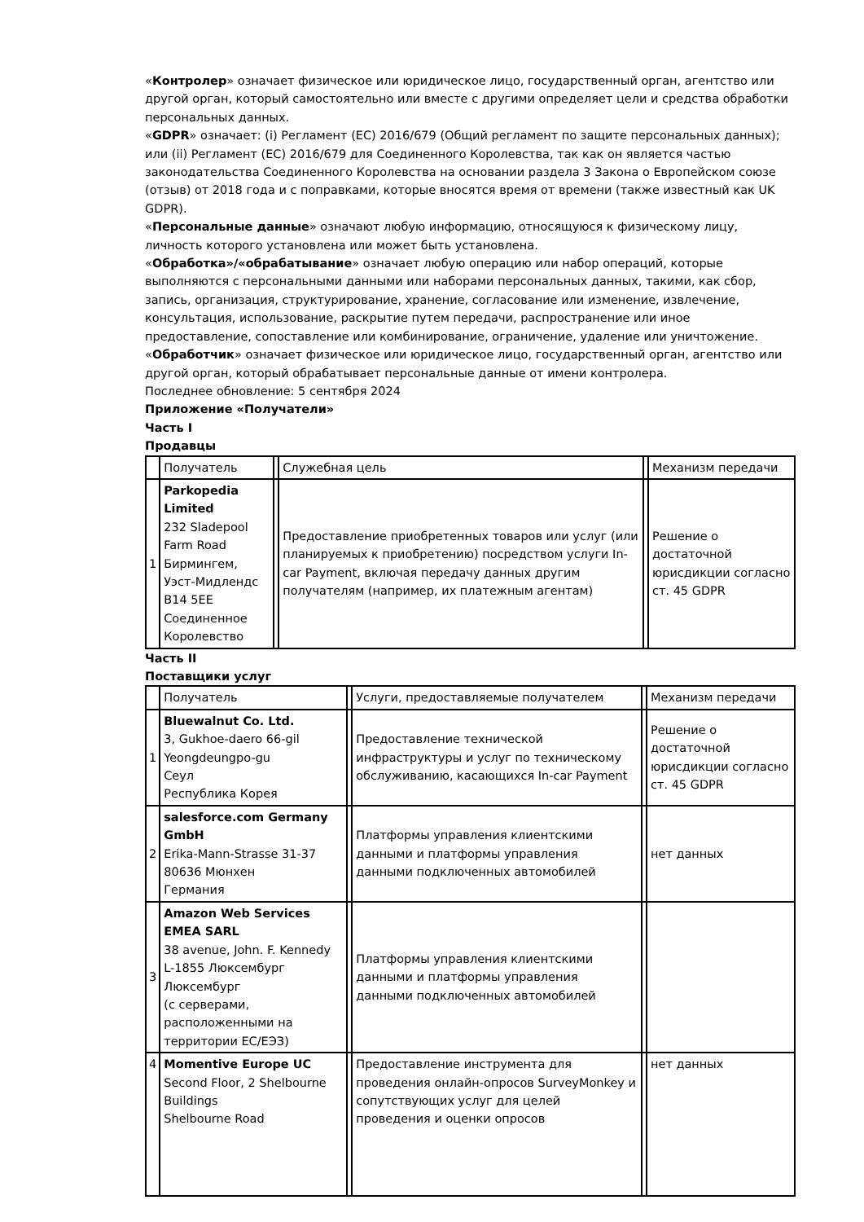«Контролер» означает физическое или юридическое лицо, государственный орган, агентство или другой орган, который самостоятельно или вместе с другими определяет цели и средства обработки персональных данных.
«GDPR» означает: (i) Регламент (ЕС) 2016/679 (Общий регламент по защите персональных данных); или (ii) Регламент (ЕС) 2016/679 для Соединенного Королевства, так как он является частью законодательства Соединенного Королевства на основании раздела 3 Закона о Европейском союзе (отзыв) от 2018 года и с поправками, которые вносятся время от времени (также известный как UK GDPR).
«Персональные данные» означают любую информацию, относящуюся к физическому лицу, личность которого установлена или может быть установлена.
«Обработка»/«обрабатывание» означает любую операцию или набор операций, которые выполняются с персональными данными или наборами персональных данных, такими, как сбор, запись, организация, структурирование, хранение, согласование или изменение, извлечение, консультация, использование, раскрытие путем передачи, распространение или иное предоставление, сопоставление или комбинирование, ограничение, удаление или уничтожение.
«Обработчик» означает физическое или юридическое лицо, государственный орган, агентство или другой орган, который обрабатывает персональные данные от имени контролера.
Последнее обновление: 5 сентября 2024
Приложение «Получатели»
Часть I
Продавцы
| | Получатель | | Служебная цель | | Механизм передачи |
| 1 | Parkopedia Limited 232 Sladepool Farm Road Бирмингем, Уэст-Мидлендс B14 5EE Соединенное Королевство | | Предоставление приобретенных товаров или услуг (или планируемых к приобретению) посредством услуги In-car Payment, включая передачу данных другим получателям (например, их платежным агентам) | | Решение о достаточной юрисдикции согласно ст. 45 GDPR |
Часть II
Поставщики услуг
| | Получатель | | Услуги, предоставляемые получателем | | Механизм передачи |
| 1 | Bluewalnut Co. Ltd. 3, Gukhoe-daero 66-gil Yeongdeungpo-gu Сеул Республика Корея | | Предоставление технической инфраструктуры и услуг по техническому обслуживанию, касающихся In-car Payment | | Решение о достаточной юрисдикции согласно ст. 45 GDPR |
| 2 | salesforce.com Germany GmbH Erika-Mann-Strasse 31-37 80636 Мюнхен Германия | | Платформы управления клиентскими данными и платформы управления данными подключенных автомобилей | | нет данных |
| 3 | Amazon Web Services EMEA SARL 38 avenue, John. F. Kennedy L-1855 Люксембург Люксембург (с серверами, расположенными на территории ЕС/ЕЭЗ) | | Платформы управления клиентскими данными и платформы управления данными подключенных автомобилей | | |
| 4 | Momentive Europe UC Second Floor, 2 Shelbourne Buildings Shelbourne Road | | Предоставление инструмента для проведения онлайн-опросов SurveyMonkey и сопутствующих услуг для целей проведения и оценки опросов | | нет данных |